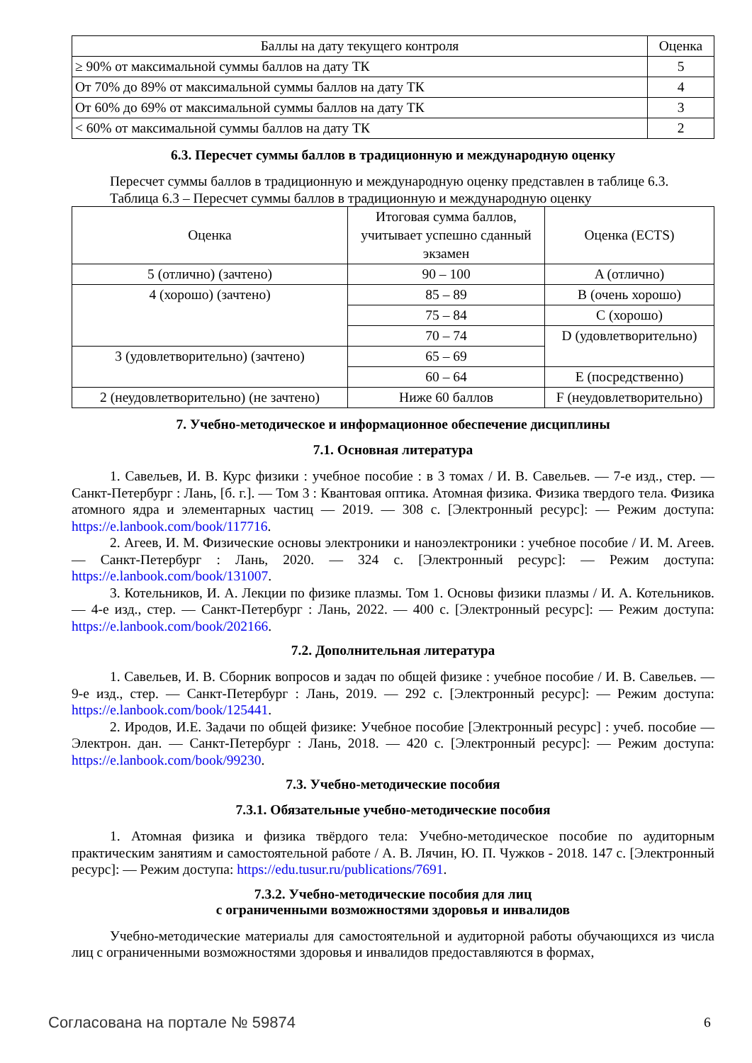| Баллы на дату текущего контроля | Оценка |
| --- | --- |
| ≥ 90% от максимальной суммы баллов на дату ТК | 5 |
| От 70% до 89% от максимальной суммы баллов на дату ТК | 4 |
| От 60% до 69% от максимальной суммы баллов на дату ТК | 3 |
| < 60% от максимальной суммы баллов на дату ТК | 2 |
6.3. Пересчет суммы баллов в традиционную и международную оценку
Пересчет суммы баллов в традиционную и международную оценку представлен в таблице 6.3.
Таблица 6.3 – Пересчет суммы баллов в традиционную и международную оценку
| Оценка | Итоговая сумма баллов, учитывает успешно сданный экзамен | Оценка (ECTS) |
| --- | --- | --- |
| 5 (отлично) (зачтено) | 90 – 100 | A (отлично) |
| 4 (хорошо) (зачтено) | 85 – 89 | B (очень хорошо) |
| | 75 – 84 | C (хорошо) |
| | 70 – 74 | D (удовлетворительно) |
| 3 (удовлетворительно) (зачтено) | 65 – 69 | |
| | 60 – 64 | E (посредственно) |
| 2 (неудовлетворительно) (не зачтено) | Ниже 60 баллов | F (неудовлетворительно) |
7. Учебно-методическое и информационное обеспечение дисциплины
7.1. Основная литература
1. Савельев, И. В. Курс физики : учебное пособие : в 3 томах / И. В. Савельев. — 7-е изд., стер. — Санкт-Петербург : Лань, [б. г.]. — Том 3 : Квантовая оптика. Атомная физика. Физика твердого тела. Физика атомного ядра и элементарных частиц — 2019. — 308 с. [Электронный ресурс]: — Режим доступа: https://e.lanbook.com/book/117716.
2. Агеев, И. М. Физические основы электроники и наноэлектроники : учебное пособие / И. М. Агеев. — Санкт-Петербург : Лань, 2020. — 324 с. [Электронный ресурс]: — Режим доступа: https://e.lanbook.com/book/131007.
3. Котельников, И. А. Лекции по физике плазмы. Том 1. Основы физики плазмы / И. А. Котельников. — 4-е изд., стер. — Санкт-Петербург : Лань, 2022. — 400 с. [Электронный ресурс]: — Режим доступа: https://e.lanbook.com/book/202166.
7.2. Дополнительная литература
1. Савельев, И. В. Сборник вопросов и задач по общей физике : учебное пособие / И. В. Савельев. — 9-е изд., стер. — Санкт-Петербург : Лань, 2019. — 292 с. [Электронный ресурс]: — Режим доступа: https://e.lanbook.com/book/125441.
2. Иродов, И.Е. Задачи по общей физике: Учебное пособие [Электронный ресурс] : учеб. пособие — Электрон. дан. — Санкт-Петербург : Лань, 2018. — 420 с. [Электронный ресурс]: — Режим доступа: https://e.lanbook.com/book/99230.
7.3. Учебно-методические пособия
7.3.1. Обязательные учебно-методические пособия
1. Атомная физика и физика твёрдого тела: Учебно-методическое пособие по аудиторным практическим занятиям и самостоятельной работе / А. В. Лячин, Ю. П. Чужков - 2018. 147 с. [Электронный ресурс]: — Режим доступа: https://edu.tusur.ru/publications/7691.
7.3.2. Учебно-методические пособия для лиц
с ограниченными возможностями здоровья и инвалидов
Учебно-методические материалы для самостоятельной и аудиторной работы обучающихся из числа лиц с ограниченными возможностями здоровья и инвалидов предоставляются в формах,
Согласована на портале № 59874 6